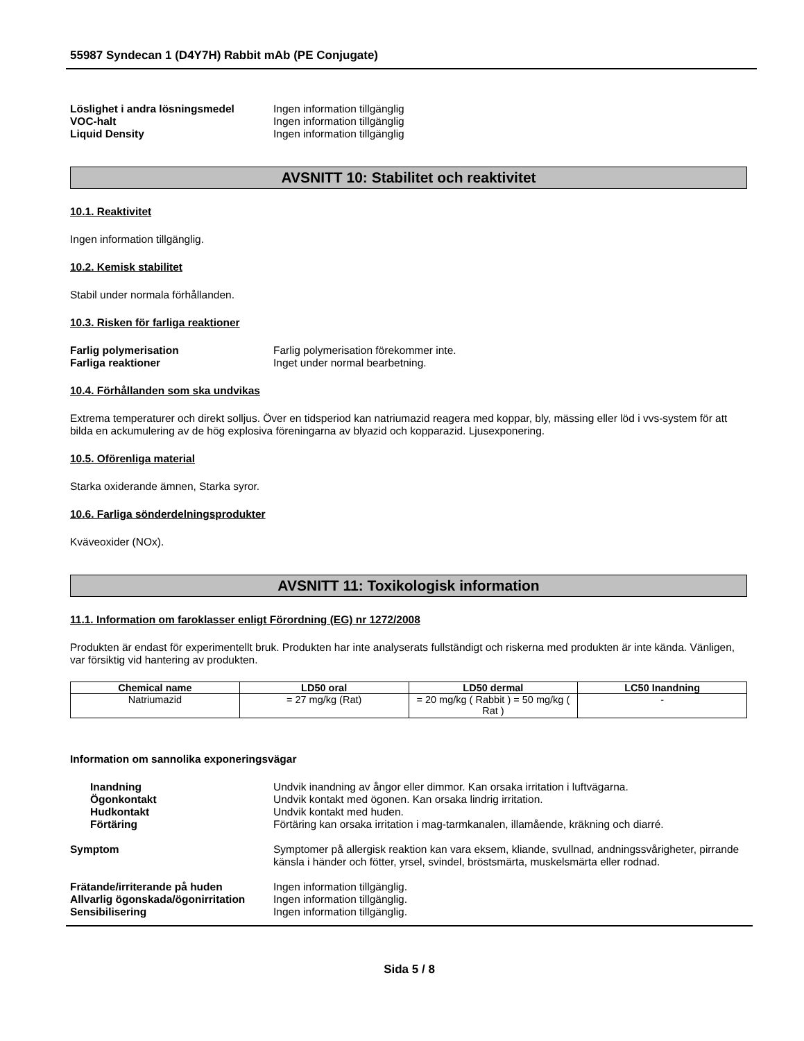55987 Syndecan 1 (D4Y7H) Rabbit mAb (PE Conjugate)
Löslighet i andra lösningsmedel Ingen information tillgänglig
VOC-halt Ingen information tillgänglig
Liquid Density Ingen information tillgänglig
AVSNITT 10: Stabilitet och reaktivitet
10.1. Reaktivitet
Ingen information tillgänglig.
10.2. Kemisk stabilitet
Stabil under normala förhållanden.
10.3. Risken för farliga reaktioner
Farlig polymerisation Farlig polymerisation förekommer inte.
Farliga reaktioner Inget under normal bearbetning.
10.4. Förhållanden som ska undvikas
Extrema temperaturer och direkt solljus. Över en tidsperiod kan natriumazid reagera med koppar, bly, mässing eller löd i vvs-system för att bilda en ackumulering av de hög explosiva föreningarna av blyazid och kopparazid. Ljusexponering.
10.5. Oförenliga material
Starka oxiderande ämnen, Starka syror.
10.6. Farliga sönderdelningsprodukter
Kväveoxider (NOx).
AVSNITT 11: Toxikologisk information
11.1. Information om faroklasser enligt Förordning (EG) nr 1272/2008
Produkten är endast för experimentellt bruk. Produkten har inte analyserats fullständigt och riskerna med produkten är inte kända. Vänligen, var försiktig vid hantering av produkten.
| Chemical name | LD50 oral | LD50 dermal | LC50 Inandning |
| --- | --- | --- | --- |
| Natriumazid | = 27 mg/kg (Rat) | = 20 mg/kg ( Rabbit ) = 50 mg/kg ( Rat ) | - |
Information om sannolika exponeringsvägar
Inandning Undvik inandning av ångor eller dimmor. Kan orsaka irritation i luftvägarna.
Ögonkontakt Undvik kontakt med ögonen. Kan orsaka lindrig irritation.
Hudkontakt Undvik kontakt med huden.
Förtäring Förtäring kan orsaka irritation i mag-tarmkanalen, illamående, kräkning och diarré.
Symptom Symptomer på allergisk reaktion kan vara eksem, kliande, svullnad, andningssvårigheter, pirrande känsla i händer och fötter, yrsel, svindel, bröstsmärta, muskelsmärta eller rodnad.
Frätande/irriterande på huden Ingen information tillgänglig.
Allvarlig ögonskada/ögonirritation
Ingen information tillgänglig.
Sensibilisering Ingen information tillgänglig.
Sida 5 / 8